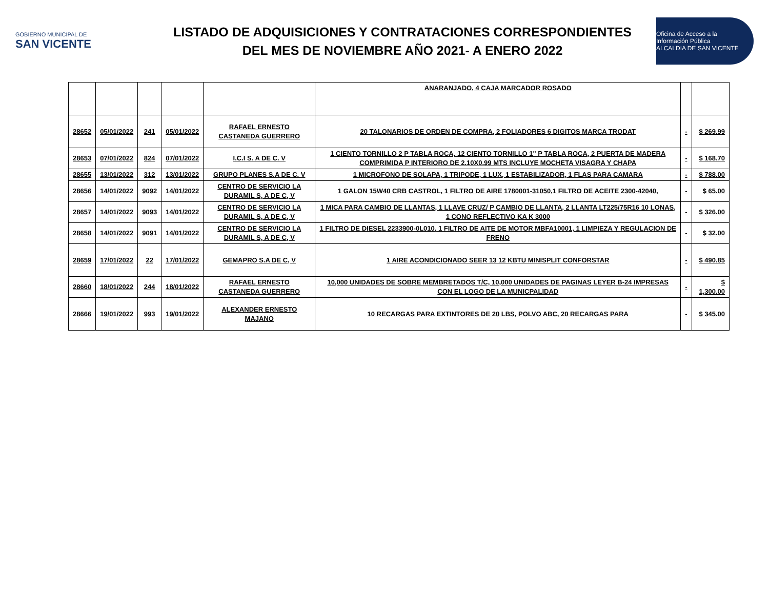GOBIERNO MUNICIPAL DE
SAN VICENTE
LISTADO DE ADQUISICIONES Y CONTRATACIONES CORRESPONDIENTES
DEL MES DE NOVIEMBRE AÑO 2021- A ENERO 2022
Oficina de Acceso a la Información Pública
ALCALDIA DE SAN VICENTE
| | | | | | ANARANJADO, 4 CAJA MARCADOR ROSADO | | |
| 28652 | 05/01/2022 | 241 | 05/01/2022 | RAFAEL ERNESTO CASTANEDA GUERRERO | 20 TALONARIOS DE ORDEN DE COMPRA, 2 FOLIADORES 6 DIGITOS MARCA TRODAT | - | $ 269.99 |
| 28653 | 07/01/2022 | 824 | 07/01/2022 | I.C.I S. A DE C. V | 1 CIENTO TORNILLO 2 P TABLA ROCA, 12 CIENTO TORNILLO 1" P TABLA ROCA, 2 PUERTA DE MADERA COMPRIMIDA P INTERIORO DE 2.10X0.99 MTS INCLUYE MOCHETA VISAGRA Y CHAPA | - | $ 168.70 |
| 28655 | 13/01/2022 | 312 | 13/01/2022 | GRUPO PLANES S.A DE C. V | 1 MICROFONO DE SOLAPA, 1 TRIPODE, 1 LUX, 1 ESTABILIZADOR, 1 FLAS PARA CAMARA | - | $ 788.00 |
| 28656 | 14/01/2022 | 9092 | 14/01/2022 | CENTRO DE SERVICIO LA DURAMIL S, A DE C, V | 1 GALON 15W40 CRB CASTROL, 1 FILTRO DE AIRE 1780001-31050,1 FILTRO DE ACEITE 2300-42040, | - | $ 65.00 |
| 28657 | 14/01/2022 | 9093 | 14/01/2022 | CENTRO DE SERVICIO LA DURAMIL S, A DE C, V | 1 MICA PARA CAMBIO DE LLANTAS, 1 LLAVE CRUZ/ P CAMBIO DE LLANTA, 2 LLANTA LT225/75R16 10 LONAS, 1 CONO REFLECTIVO KA K 3000 | - | $ 326.00 |
| 28658 | 14/01/2022 | 9091 | 14/01/2022 | CENTRO DE SERVICIO LA DURAMIL S, A DE C, V | 1 FILTRO DE DIESEL 2233900-0L010, 1 FILTRO DE AITE DE MOTOR MBFA10001, 1 LIMPIEZA Y REGULACION DE FRENO | - | $ 32.00 |
| 28659 | 17/01/2022 | 22 | 17/01/2022 | GEMAPRO S.A DE C, V | 1 AIRE ACONDICIONADO SEER 13 12 KBTU MINISPLIT CONFORSTAR | - | $ 490.85 |
| 28660 | 18/01/2022 | 244 | 18/01/2022 | RAFAEL ERNESTO CASTANEDA GUERRERO | 10,000 UNIDADES DE SOBRE MEMBRETADOS T/C, 10,000 UNIDADES DE PAGINAS LEYER B-24 IMPRESAS CON EL LOGO DE LA MUNICPALIDAD | - | $ 1,300.00 |
| 28666 | 19/01/2022 | 993 | 19/01/2022 | ALEXANDER ERNESTO MAJANO | 10 RECARGAS PARA EXTINTORES DE 20 LBS, POLVO ABC, 20 RECARGAS PARA | - | $ 345.00 |